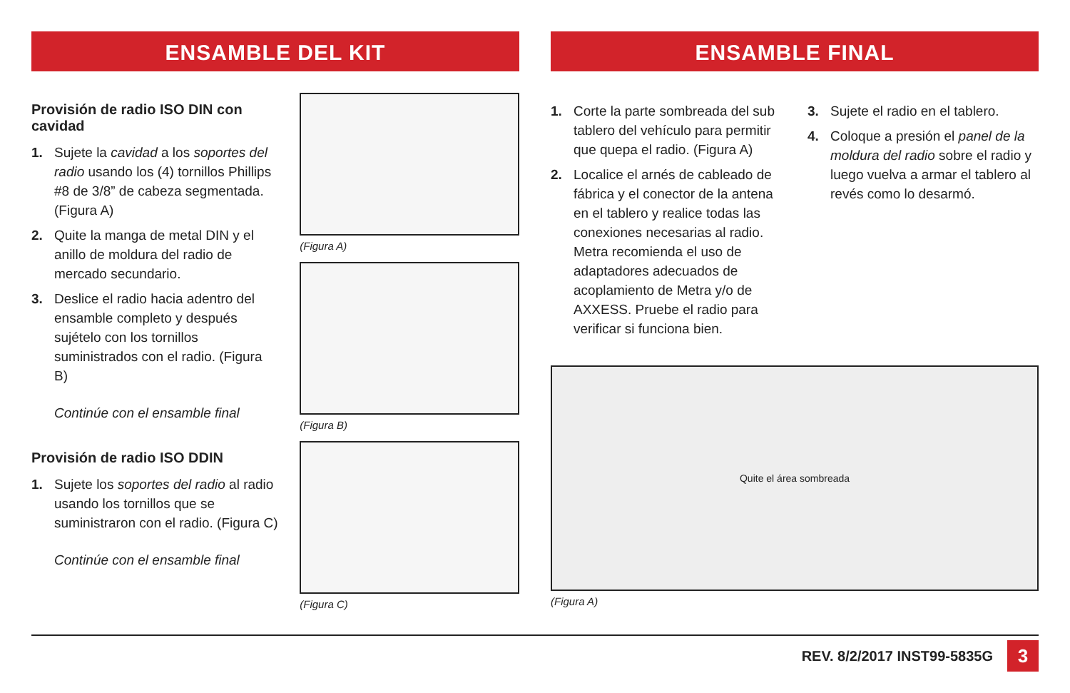ENSAMBLE DEL KIT
Provisión de radio ISO DIN con cavidad
1. Sujete la cavidad a los soportes del radio usando los (4) tornillos Phillips #8 de 3/8” de cabeza segmentada. (Figura A)
2. Quite la manga de metal DIN y el anillo de moldura del radio de mercado secundario.
3. Deslice el radio hacia adentro del ensamble completo y después sujételo con los tornillos suministrados con el radio. (Figura B)
Continúe con el ensamble final
Provisión de radio ISO DDIN
1. Sujete los soportes del radio al radio usando los tornillos que se suministraron con el radio. (Figura C)
Continúe con el ensamble final
(Figura A)
(Figura B)
(Figura C)
ENSAMBLE FINAL
1. Corte la parte sombreada del sub tablero del vehículo para permitir que quepa el radio. (Figura A)
2. Localice el arnés de cableado de fábrica y el conector de la antena en el tablero y realice todas las conexiones necesarias al radio. Metra recomienda el uso de adaptadores adecuados de acoplamiento de Metra y/o de AXXESS. Pruebe el radio para verificar si funciona bien.
3. Sujete el radio en el tablero.
4. Coloque a presión el panel de la moldura del radio sobre el radio y luego vuelva a armar el tablero al revés como lo desarmó.
Quite el área sombreada
(Figura A)
REV. 8/2/2017 INST99-5835G 3